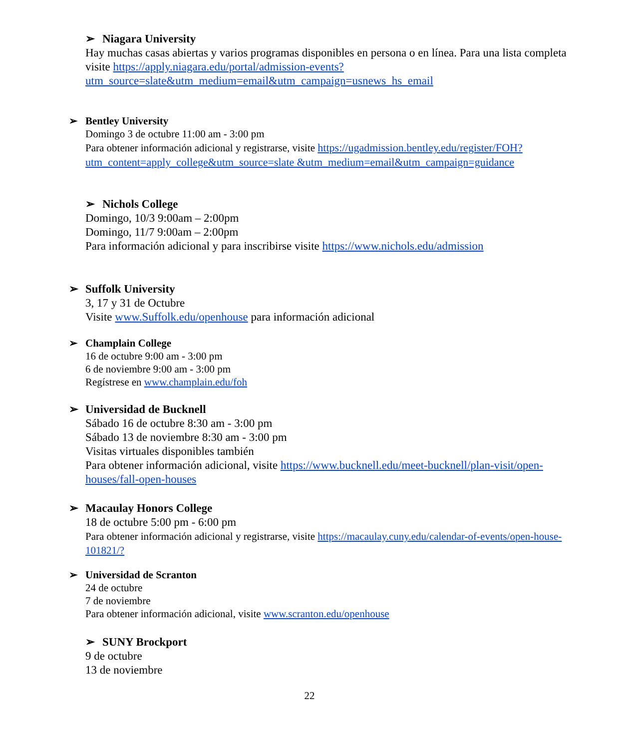➢ Niagara University
Hay muchas casas abiertas y varios programas disponibles en persona o en línea. Para una lista completa visite https://apply.niagara.edu/portal/admission-events?utm_source=slate&utm_medium=email&utm_campaign=usnews_hs_email
➢ Bentley University
Domingo 3 de octubre 11:00 am - 3:00 pm
Para obtener información adicional y registrarse, visite https://ugadmission.bentley.edu/register/FOH?utm_content=apply_college&utm_source=slate &utm_medium=email&utm_campaign=guidance
➢ Nichols College
Domingo, 10/3 9:00am – 2:00pm
Domingo, 11/7 9:00am – 2:00pm
Para información adicional y para inscribirse visite https://www.nichols.edu/admission
➢ Suffolk University
3, 17 y 31 de Octubre
Visite www.Suffolk.edu/openhouse para información adicional
➢ Champlain College
16 de octubre 9:00 am - 3:00 pm
6 de noviembre 9:00 am - 3:00 pm
Regístrese en www.champlain.edu/foh
➢ Universidad de Bucknell
Sábado 16 de octubre 8:30 am - 3:00 pm
Sábado 13 de noviembre 8:30 am - 3:00 pm
Visitas virtuales disponibles también
Para obtener información adicional, visite https://www.bucknell.edu/meet-bucknell/plan-visit/open-houses/fall-open-houses
➢ Macaulay Honors College
18 de octubre 5:00 pm - 6:00 pm
Para obtener información adicional y registrarse, visite https://macaulay.cuny.edu/calendar-of-events/open-house-101821/?
➢ Universidad de Scranton
24 de octubre
7 de noviembre
Para obtener información adicional, visite www.scranton.edu/openhouse
➢ SUNY Brockport
9 de octubre
13 de noviembre
22